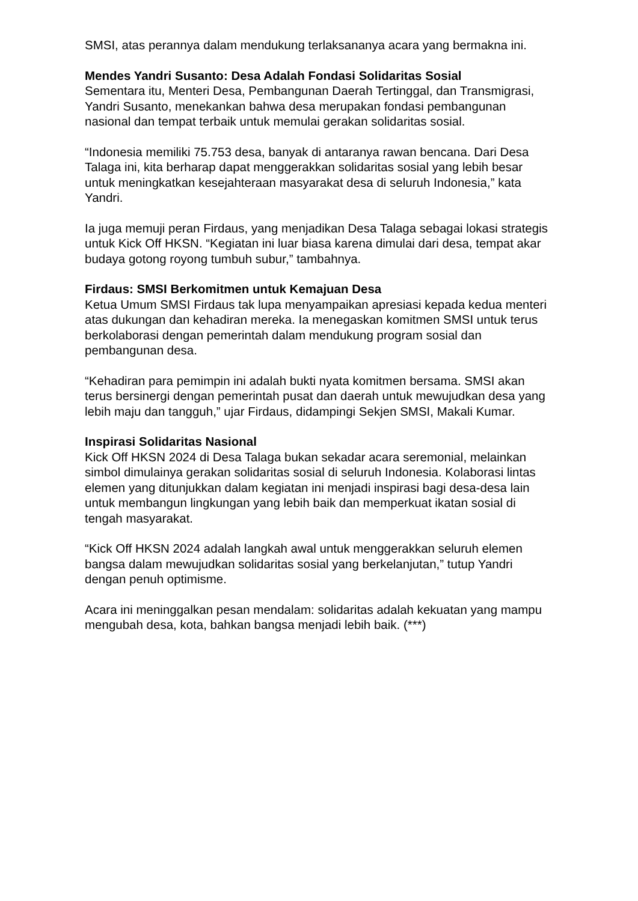SMSI, atas perannya dalam mendukung terlaksananya acara yang bermakna ini.
Mendes Yandri Susanto: Desa Adalah Fondasi Solidaritas Sosial
Sementara itu, Menteri Desa, Pembangunan Daerah Tertinggal, dan Transmigrasi, Yandri Susanto, menekankan bahwa desa merupakan fondasi pembangunan nasional dan tempat terbaik untuk memulai gerakan solidaritas sosial.
“Indonesia memiliki 75.753 desa, banyak di antaranya rawan bencana. Dari Desa Talaga ini, kita berharap dapat menggerakkan solidaritas sosial yang lebih besar untuk meningkatkan kesejahteraan masyarakat desa di seluruh Indonesia,” kata Yandri.
Ia juga memuji peran Firdaus, yang menjadikan Desa Talaga sebagai lokasi strategis untuk Kick Off HKSN. “Kegiatan ini luar biasa karena dimulai dari desa, tempat akar budaya gotong royong tumbuh subur,” tambahnya.
Firdaus: SMSI Berkomitmen untuk Kemajuan Desa
Ketua Umum SMSI Firdaus tak lupa menyampaikan apresiasi kepada kedua menteri atas dukungan dan kehadiran mereka. Ia menegaskan komitmen SMSI untuk terus berkolaborasi dengan pemerintah dalam mendukung program sosial dan pembangunan desa.
“Kehadiran para pemimpin ini adalah bukti nyata komitmen bersama. SMSI akan terus bersinergi dengan pemerintah pusat dan daerah untuk mewujudkan desa yang lebih maju dan tangguh,” ujar Firdaus, didampingi Sekjen SMSI, Makali Kumar.
Inspirasi Solidaritas Nasional
Kick Off HKSN 2024 di Desa Talaga bukan sekadar acara seremonial, melainkan simbol dimulainya gerakan solidaritas sosial di seluruh Indonesia. Kolaborasi lintas elemen yang ditunjukkan dalam kegiatan ini menjadi inspirasi bagi desa-desa lain untuk membangun lingkungan yang lebih baik dan memperkuat ikatan sosial di tengah masyarakat.
“Kick Off HKSN 2024 adalah langkah awal untuk menggerakkan seluruh elemen bangsa dalam mewujudkan solidaritas sosial yang berkelanjutan,” tutup Yandri dengan penuh optimisme.
Acara ini meninggalkan pesan mendalam: solidaritas adalah kekuatan yang mampu mengubah desa, kota, bahkan bangsa menjadi lebih baik. (***)